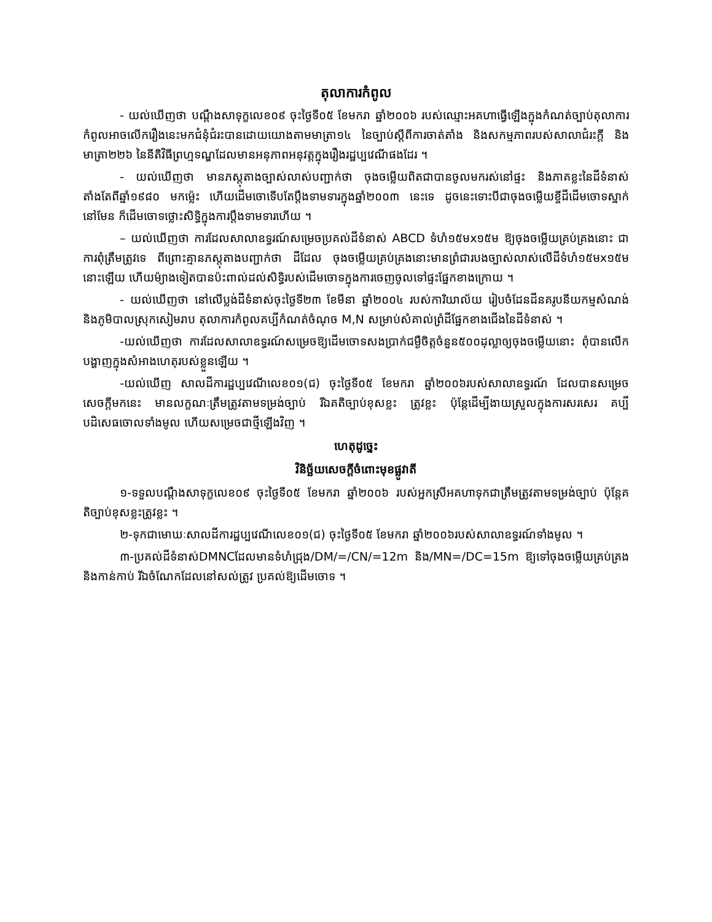តុលាការកំពូល
- យល់ឃើញថា បណ្តឹងសាទុក្ខលេខ០៩ ចុះថ្ងៃទី០៥ ខែមករា ឆ្នាំ២០០៦ របស់ឈ្មោះអគហាធ្វើឡើងក្នុងកំណត់ច្បាប់តុលាការកំពូលអាចលើករឿងនេះមកជំនុំជំរះបានដោយយោងតាមមាត្រា១៤ នៃច្បាប់ស្តីពីការចាត់តាំង និងសកម្មភាពរបស់សាលាជំរះក្តី និងមាត្រា២២៦ នៃនីតិវិធីព្រហ្មទណ្ឌដែលមានអនុភាពអនុវត្តក្នុងរឿងរដ្ឋប្បវេណីផងដែរ ។
- យល់ឃើញថា មានភស្តុតាងច្បាស់លាស់បញ្ជាក់ថា ចុងចម្លើយពិតជាបានចូលមករស់នៅផ្ទះ និងភាគខ្លះនៃដីទំនាស់តាំងតែពីឆ្នាំ១៩៨០ មកម្ល៉េះ ហើយដើមចោទើបតែប្តឹងទាមទារក្នុងឆ្នាំ២០០៣ នេះទេ ដូចនេះទោះបីជាចុងចម្លើយខ្ចីដីដើមចោទស្នាក់នៅមែន ក៏ដើមចោទថ្លោះសិទ្ធិក្នុងការប្តឹងទាមទារហើយ ។
– យល់ឃើញថា ការដែលសាលាឧទ្ធរណ៍សម្រេចប្រគល់ដីទំនាស់ ABCD ទំហំ១៥មx១៥ម ឱ្យចុងចម្លើយគ្រប់គ្រងនោះ ជាការពុំត្រឹមត្រូវទេ ពីព្រោះគ្មានភស្តុតាងបញ្ជាក់ថា ដីដែល ចុងចម្លើយគ្រប់គ្រងនោះមានព្រំជារបងច្បាស់លាស់លើដីទំហំ១៥មx១៥ម នោះឡើយ ហើយម៉្យាងទៀតបានប៉ះពាល់ដល់សិទ្ធិរបស់ដើមចោទក្នុងការចេញចូលទៅផ្ទះផ្នែកខាងក្រោយ ។
- យល់ឃើញថា នៅលើប្លង់ដីទំនាស់ចុះថ្ងៃទី២៣ ខែមីនា ឆ្នាំ២០០៤ របស់ការិយាល័យ រៀបចំដែនដីនគរូបនីយកម្មសំណង់ និងភូមិបាលស្រុកសៀមរាប តុលាការកំពូលគប្បីកំណត់ចំណុច M,N សម្រាប់សំគាល់ព្រំដីផ្នែកខាងជើងនៃដីទំនាស់ ។
-យល់ឃើញថា ការដែលសាលាឧទ្ធរណ៍សម្រេចឱ្យដើមចោទសងប្រាក់ជម្ងឺចិត្តចំនួន៥០០ដុល្លាឲ្យចុងចម្លើយនោះ ពុំបានលើកបង្ហាញក្នុងសំអាងហេតុរបស់ខ្លួនឡើយ ។
-យល់ឃើញ សាលដីការដ្ឋប្បវេណីលេខ០១(ជ) ចុះថ្ងៃទី០៥ ខែមករា ឆ្នាំ២០០៦របស់សាលាឧទ្ធរណ៍ ដែលបានសម្រេចសេចក្តីមកនេះ មានលក្ខណៈត្រឹមត្រូវតាមទម្រង់ច្បាប់ រីឯគតិច្បាប់ខុសខ្លះ ត្រូវខ្លះ ប៉ុន្តែដើម្បីងាយស្រួលក្នុងការសរសេរ គប្បីបដិសេធចោលទាំងមូល ហើយសម្រេចជាថ្មីឡើងវិញ ។
ហេតុដូច្នេះ
វិនិច្ឆ័យសេចក្តីចំពោះមុខផ្លូវាតី
១-ទទួលបណ្តឹងសាទុក្ខលេខ០៩ ចុះថ្ងៃទី០៥ ខែមករា ឆ្នាំ២០០៦ របស់អ្នកស្រីអគហាទុកជាត្រឹមត្រូវតាមទម្រង់ច្បាប់ ប៉ុន្តែគតិច្បាប់ខុសខ្លះត្រូវខ្លះ ។
២-ទុកជាមោឃៈសាលដីការដ្ឋប្បវេណីលេខ០១(ជ) ចុះថ្ងៃទី០៥ ខែមករា ឆ្នាំ២០០៦របស់សាលាឧទ្ធរណ៍ទាំងមូល ។
៣-ប្រគល់ដីទំនាស់DMNCដែលមានទំហំជ្រុង/DM/=/CN/=12m និង/MN=/DC=15m ឱ្យទៅចុងចម្លើយគ្រប់គ្រង និងកាន់កាប់ រីឯចំណែកដែលនៅសល់ត្រូវ ប្រគល់ឱ្យដើមចោទ ។